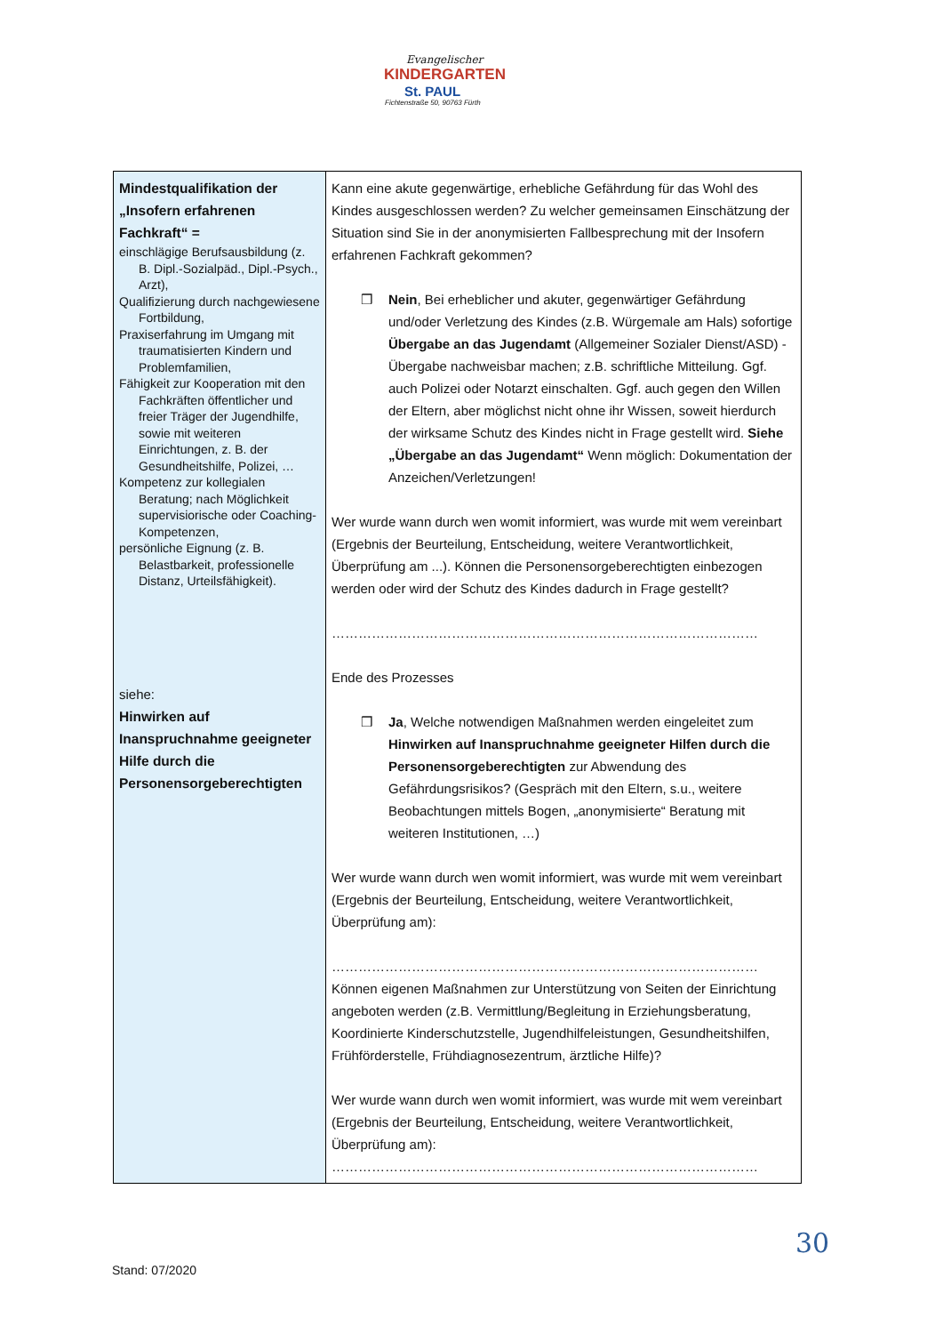Evangelischer
KINDERGARTEN
St. PAUL
Fichtenstraße 50, 90763 Fürth
| Mindestqualifikation der „Insofern erfahrenen Fachkraft“ = einschlägige Berufsausbildung (z. B. Dipl.-Sozialpäd., Dipl.-Psych., Arzt), Qualifizierung durch nachgewiesene Fortbildung, Praxiserfahrung im Umgang mit traumatisierten Kindern und Problemfamilien, Fähigkeit zur Kooperation mit den Fachkräften öffentlicher und freier Träger der Jugendhilfe, sowie mit weiteren Einrichtungen, z. B. der Gesundheitshilfe, Polizei, … Kompetenz zur kollegialen Beratung; nach Möglichkeit supervisiorische oder Coaching- Kompetenzen, persönliche Eignung (z. B. Belastbarkeit, professionelle Distanz, Urteilsfähigkeit). siehe: Hinwirken auf Inanspruchnahme geeigneter Hilfe durch die Personensorgeberechtigten | Kann eine akute gegenwärtige, erhebliche Gefährdung für das Wohl des Kindes ausgeschlossen werden? Zu welcher gemeinsamen Einschätzung der Situation sind Sie in der anonymisierten Fallbesprechung mit der Insofern erfahrenen Fachkraft gekommen? ❒ Nein , Bei erheblicher und akuter, gegenwärtiger Gefährdung und/oder Verletzung des Kindes (z.B. Würgemale am Hals) sofortige Übergabe an das Jugendamt (Allgemeiner Sozialer Dienst/ASD) - Übergabe nachweisbar machen; z.B. schriftliche Mitteilung. Ggf. auch Polizei oder Notarzt einschalten. Ggf. auch gegen den Willen der Eltern, aber möglichst nicht ohne ihr Wissen, soweit hierdurch der wirksame Schutz des Kindes nicht in Frage gestellt wird. Siehe „Übergabe an das Jugendamt“ Wenn möglich: Dokumentation der Anzeichen/Verletzungen! Wer wurde wann durch wen womit informiert, was wurde mit wem vereinbart (Ergebnis der Beurteilung, Entscheidung, weitere Verantwortlichkeit, Überprüfung am ...). Können die Personensorgeberechtigten einbezogen werden oder wird der Schutz des Kindes dadurch in Frage gestellt? …………………………………………………………………………………… Ende des Prozesses ❒ Ja , Welche notwendigen Maßnahmen werden eingeleitet zum Hinwirken auf Inanspruchnahme geeigneter Hilfen durch die Personensorgeberechtigten zur Abwendung des Gefährdungsrisikos? (Gespräch mit den Eltern, s.u., weitere Beobachtungen mittels Bogen, „anonymisierte“ Beratung mit weiteren Institutionen, …) Wer wurde wann durch wen womit informiert, was wurde mit wem vereinbart (Ergebnis der Beurteilung, Entscheidung, weitere Verantwortlichkeit, Überprüfung am): …………………………………………………………………………………… Können eigenen Maßnahmen zur Unterstützung von Seiten der Einrichtung angeboten werden (z.B. Vermittlung/Begleitung in Erziehungsberatung, Koordinierte Kinderschutzstelle, Jugendhilfeleistungen, Gesundheitshilfen, Frühförderstelle, Frühdiagnosezentrum, ärztliche Hilfe)? Wer wurde wann durch wen womit informiert, was wurde mit wem vereinbart (Ergebnis der Beurteilung, Entscheidung, weitere Verantwortlichkeit, Überprüfung am): …………………………………………………………………………………… |
30
Stand: 07/2020